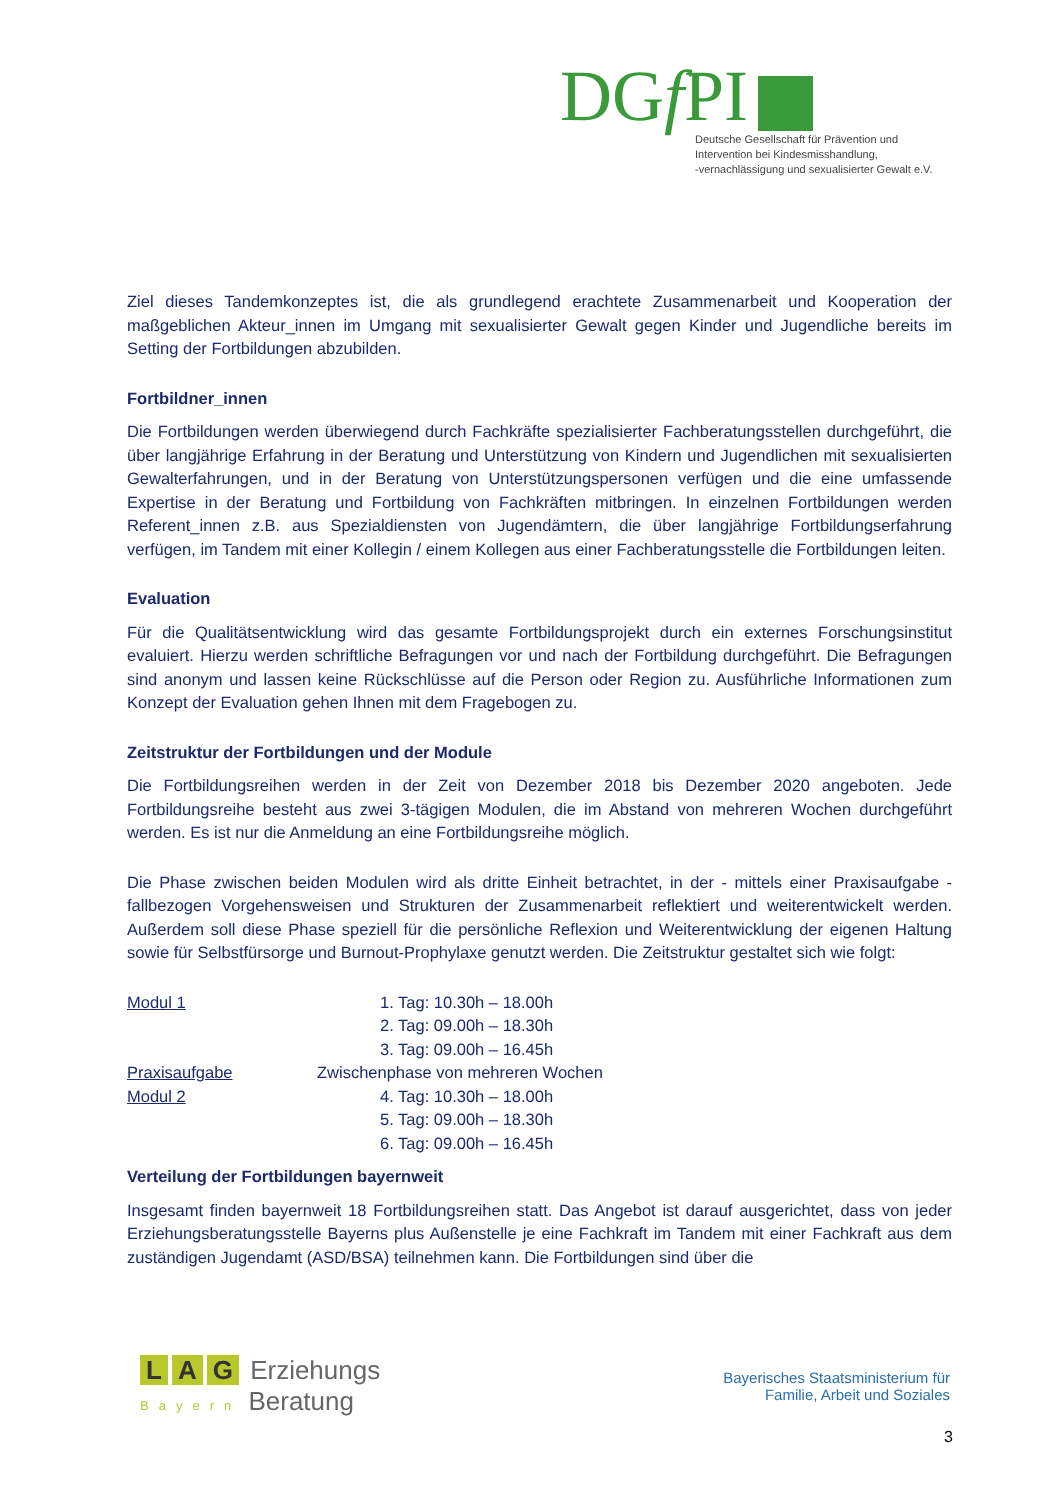DGf PI
Deutsche Gesellschaft für Prävention und
Intervention bei Kindesmisshandlung,
-vernachlässigung und sexualisierter Gewalt e.V.
Ziel dieses Tandemkonzeptes ist, die als grundlegend erachtete Zusammenarbeit und Kooperation der maßgeblichen Akteur_innen im Umgang mit sexualisierter Gewalt gegen Kinder und Jugendliche bereits im Setting der Fortbildungen abzubilden.
Fortbildner_innen
Die Fortbildungen werden überwiegend durch Fachkräfte spezialisierter Fachberatungsstellen durchgeführt, die über langjährige Erfahrung in der Beratung und Unterstützung von Kindern und Jugendlichen mit sexualisierten Gewalterfahrungen, und in der Beratung von Unterstützungspersonen verfügen und die eine umfassende Expertise in der Beratung und Fortbildung von Fachkräften mitbringen. In einzelnen Fortbildungen werden Referent_innen z.B. aus Spezialdiensten von Jugendämtern, die über langjährige Fortbildungserfahrung verfügen, im Tandem mit einer Kollegin / einem Kollegen aus einer Fachberatungsstelle die Fortbildungen leiten.
Evaluation
Für die Qualitätsentwicklung wird das gesamte Fortbildungsprojekt durch ein externes Forschungsinstitut evaluiert. Hierzu werden schriftliche Befragungen vor und nach der Fortbildung durchgeführt. Die Befragungen sind anonym und lassen keine Rückschlüsse auf die Person oder Region zu. Ausführliche Informationen zum Konzept der Evaluation gehen Ihnen mit dem Fragebogen zu.
Zeitstruktur der Fortbildungen und der Module
Die Fortbildungsreihen werden in der Zeit von Dezember 2018 bis Dezember 2020 angeboten. Jede Fortbildungsreihe besteht aus zwei 3-tägigen Modulen, die im Abstand von mehreren Wochen durchgeführt werden. Es ist nur die Anmeldung an eine Fortbildungsreihe möglich.
Die Phase zwischen beiden Modulen wird als dritte Einheit betrachtet, in der - mittels einer Praxisaufgabe - fallbezogen Vorgehensweisen und Strukturen der Zusammenarbeit reflektiert und weiterentwickelt werden. Außerdem soll diese Phase speziell für die persönliche Reflexion und Weiterentwicklung der eigenen Haltung sowie für Selbstfürsorge und Burnout-Prophylaxe genutzt werden. Die Zeitstruktur gestaltet sich wie folgt:
Modul 1 1. Tag: 10.30h – 18.00h
2. Tag: 09.00h – 18.30h
3. Tag: 09.00h – 16.45h
Praxisaufgabe Zwischenphase von mehreren Wochen
Modul 2 4. Tag: 10.30h – 18.00h
5. Tag: 09.00h – 18.30h
6. Tag: 09.00h – 16.45h
Verteilung der Fortbildungen bayernweit
Insgesamt finden bayernweit 18 Fortbildungsreihen statt. Das Angebot ist darauf ausgerichtet, dass von jeder Erziehungsberatungsstelle Bayerns plus Außenstelle je eine Fachkraft im Tandem mit einer Fachkraft aus dem zuständigen Jugendamt (ASD/BSA) teilnehmen kann. Die Fortbildungen sind über die
L A G Erziehungs
Bayern Beratung
Bayerisches Staatsministerium für
Familie, Arbeit und Soziales
3